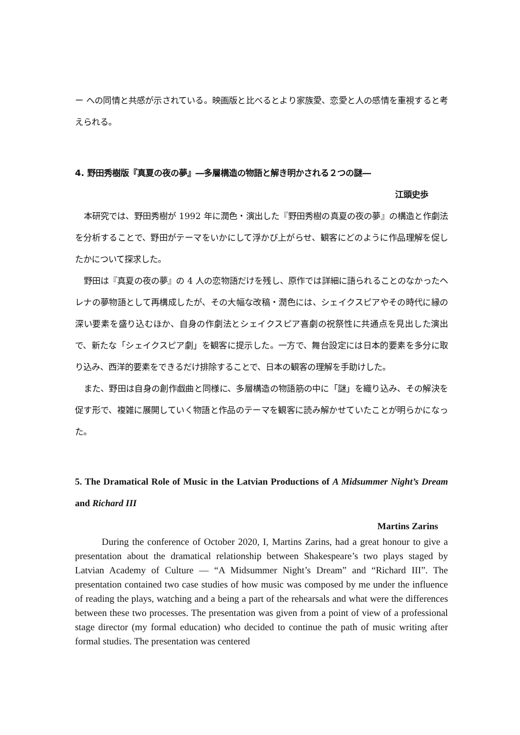ー への同情と共感が示されている。映画版と比べるとより家族愛、恋愛と人の感情を重視すると考えられる。
4. 野田秀樹版『真夏の夜の夢』―多層構造の物語と解き明かされる２つの謎―
江頭史歩
本研究では、野田秀樹が 1992 年に潤色・演出した『野田秀樹の真夏の夜の夢』の構造と作劇法を分析することで、野田がテーマをいかにして浮かび上がらせ、観客にどのように作品理解を促したかについて探求した。
野田は『真夏の夜の夢』の 4 人の恋物語だけを残し、原作では詳細に語られることのなかったヘレナの夢物語として再構成したが、その大幅な改稿・潤色には、シェイクスピアやその時代に縁の深い要素を盛り込むほか、自身の作劇法とシェイクスピア喜劇の祝祭性に共通点を見出した演出で、新たな「シェイクスピア劇」を観客に提示した。一方で、舞台設定には日本的要素を多分に取り込み、西洋的要素をできるだけ排除することで、日本の観客の理解を手助けした。
また、野田は自身の創作戯曲と同様に、多層構造の物語筋の中に「謎」を織り込み、その解決を促す形で、複雑に展開していく物語と作品のテーマを観客に読み解かせていたことが明らかになった。
5. The Dramatical Role of Music in the Latvian Productions of A Midsummer Night’s Dream and Richard III
Martins Zarins
During the conference of October 2020, I, Martins Zarins, had a great honour to give a presentation about the dramatical relationship between Shakespeare’s two plays staged by Latvian Academy of Culture — “A Midsummer Night’s Dream” and “Richard III”. The presentation contained two case studies of how music was composed by me under the influence of reading the plays, watching and a being a part of the rehearsals and what were the differences between these two processes. The presentation was given from a point of view of a professional stage director (my formal education) who decided to continue the path of music writing after formal studies. The presentation was centered